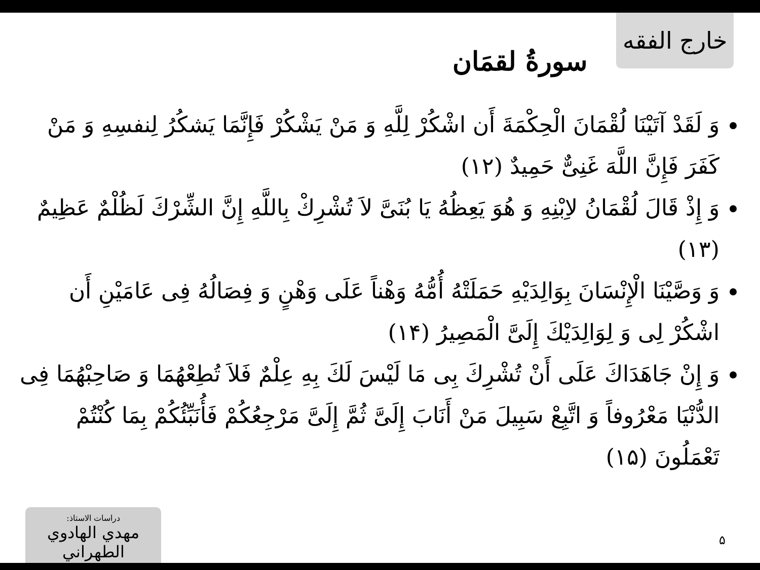خارج الفقه
سورةُ لقمَان
وَ لَقَدْ آتَيْنَا لُقْمَانَ الْحِكْمَةَ أَن اشْكُرْ لِلَّهِ وَ مَنْ يَشْكُرْ فَإِنَّمَا يَشكُرُ لِنفسِهِ وَ مَنْ كَفَرَ فَإِنَّ اللَّهَ غَنِىٌّ حَمِيدٌ (١٢)
وَ إِذْ قَالَ لُقْمَانُ لاِبْنِهِ وَ هُوَ يَعِظُهُ يَا بُنَىَّ لاَ تُشْرِكْ بِاللَّهِ إِنَّ الشِّرْكَ لَظُلْمٌ عَظِيمٌ (١٣)
وَ وَصَّيْنَا الْإِنْسَانَ بِوَالِدَيْهِ حَمَلَتْهُ أُمُّهُ وَهْناً عَلَى وَهْنٍ وَ فِصَالُهُ فِى عَامَيْنِ أَن اشْكُرْ لِى وَ لِوَالِدَيْكَ إِلَىَّ الْمَصِيرُ (١۴)
وَ إِنْ جَاهَدَاكَ عَلَى أَنْ تُشْرِكَ بِى مَا لَيْسَ لَكَ بِهِ عِلْمٌ فَلاَ تُطِعْهُمَا وَ صَاحِبْهُمَا فِى الدُّنْيَا مَعْرُوفاً وَ اتَّبِعْ سَبِيلَ مَنْ أَنَابَ إِلَىَّ ثُمَّ إِلَىَّ مَرْجِعُكُمْ فَأُنَبِّئُكُمْ بِمَا كُنْتُمْ تَعْمَلُونَ (١۵)
دراسات الاستاذ:
مهدي الهادوي الطهراني
۵